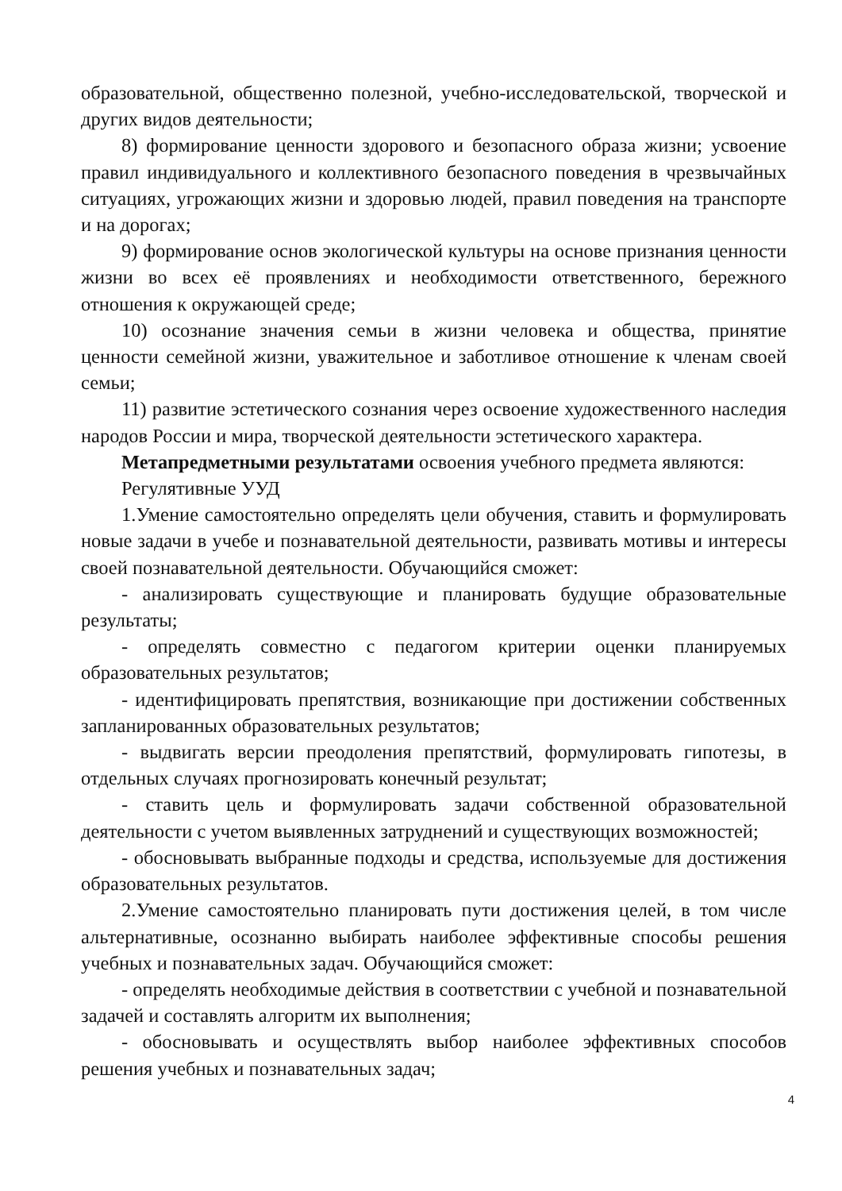образовательной, общественно полезной, учебно-исследовательской, творческой и других видов деятельности;
8) формирование ценности здорового и безопасного образа жизни; усвоение правил индивидуального и коллективного безопасного поведения в чрезвычайных ситуациях, угрожающих жизни и здоровью людей, правил поведения на транспорте и на дорогах;
9) формирование основ экологической культуры на основе признания ценности жизни во всех её проявлениях и необходимости ответственного, бережного отношения к окружающей среде;
10) осознание значения семьи в жизни человека и общества, принятие ценности семейной жизни, уважительное и заботливое отношение к членам своей семьи;
11) развитие эстетического сознания через освоение художественного наследия народов России и мира, творческой деятельности эстетического характера.
Метапредметными результатами освоения учебного предмета являются:
Регулятивные УУД
1.Умение самостоятельно определять цели обучения, ставить и формулировать новые задачи в учебе и познавательной деятельности, развивать мотивы и интересы своей познавательной деятельности. Обучающийся сможет:
- анализировать существующие и планировать будущие образовательные результаты;
- определять совместно с педагогом критерии оценки планируемых образовательных результатов;
- идентифицировать препятствия, возникающие при достижении собственных запланированных образовательных результатов;
- выдвигать версии преодоления препятствий, формулировать гипотезы, в отдельных случаях прогнозировать конечный результат;
- ставить цель и формулировать задачи собственной образовательной деятельности с учетом выявленных затруднений и существующих возможностей;
- обосновывать выбранные подходы и средства, используемые для достижения образовательных результатов.
2.Умение самостоятельно планировать пути достижения целей, в том числе альтернативные, осознанно выбирать наиболее эффективные способы решения учебных и познавательных задач. Обучающийся сможет:
- определять необходимые действия в соответствии с учебной и познавательной задачей и составлять алгоритм их выполнения;
- обосновывать и осуществлять выбор наиболее эффективных способов решения учебных и познавательных задач;
4